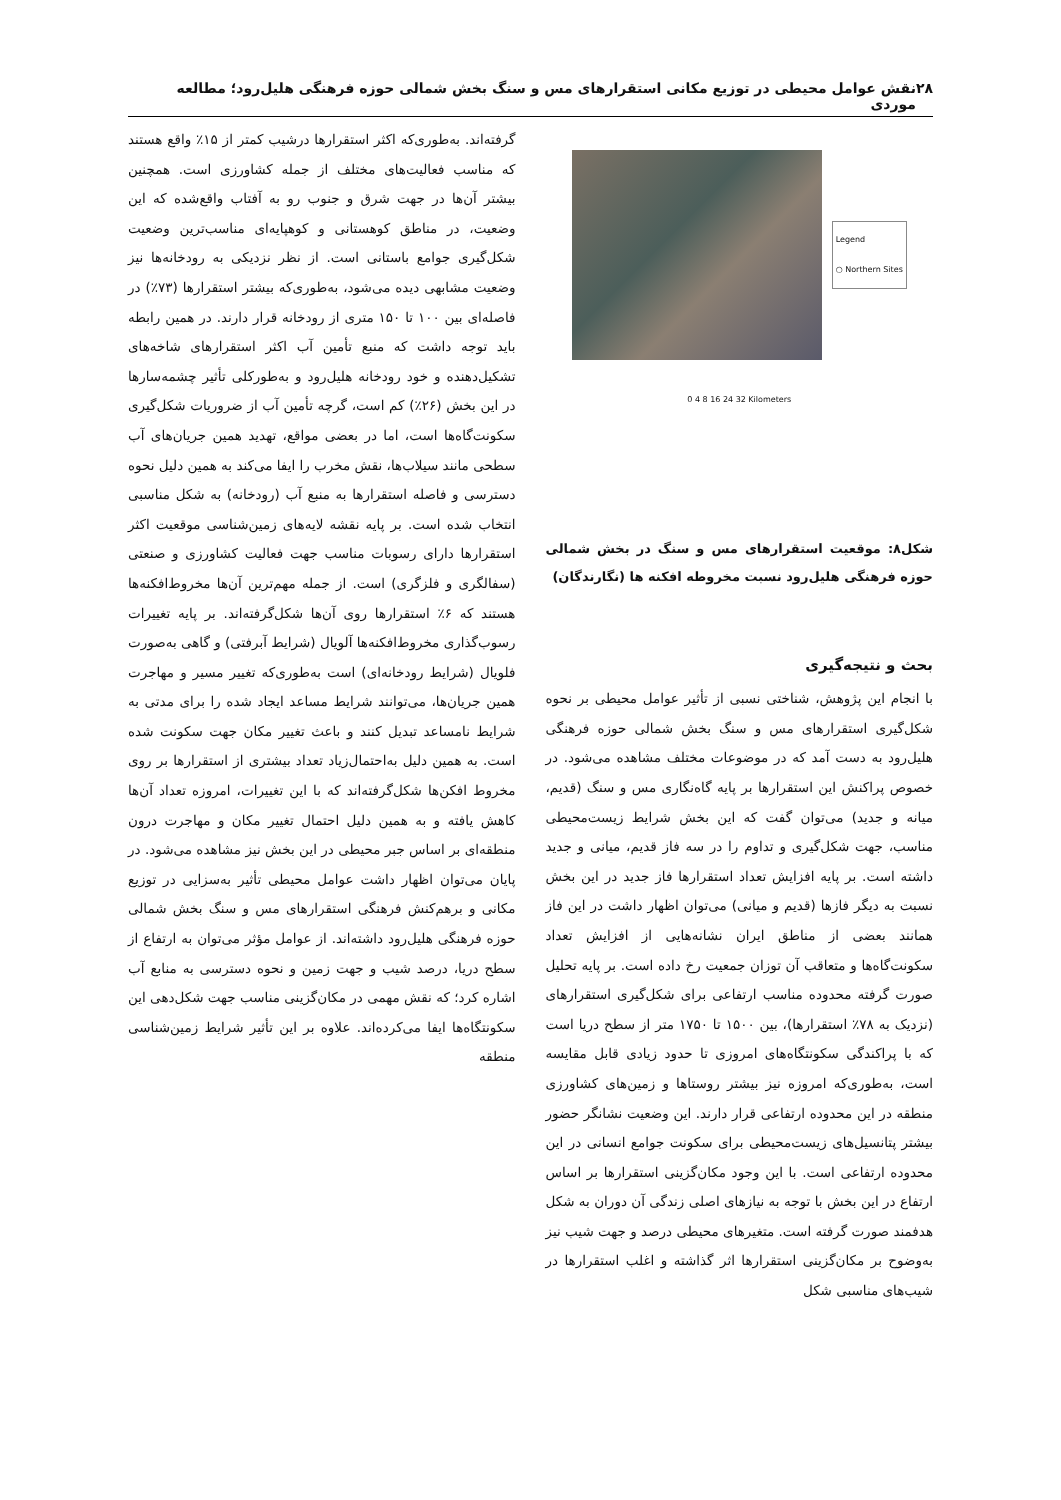۲۸ نقش عوامل محیطی در توزیع مکانی استقرارهای مس و سنگ بخش شمالی حوزه فرهنگی هلیل‌رود؛ مطالعه موردی
Legend
○ Northern Sites
0 4 8 16 24 32 Kilometers
شکل۸: موقعیت استقرارهای مس و سنگ در بخش شمالی حوزه فرهنگی هلیل‌رود نسبت مخروطه افکنه ها (نگارندگان)
بحث و نتیجه‌گیری
با انجام این پژوهش، شناختی نسبی از تأثیر عوامل محیطی بر نحوه شکل‌گیری استقرارهای مس و سنگ بخش شمالی حوزه فرهنگی هلیل‌رود به دست آمد که در موضوعات مختلف مشاهده می‌شود. در خصوص پراکنش این استقرارها بر پایه گاه‌نگاری مس و سنگ (قدیم، میانه و جدید) می‌توان گفت که این بخش شرایط زیست‌محیطی مناسب، جهت شکل‌گیری و تداوم را در سه فاز قدیم، میانی و جدید داشته است. بر پایه افزایش تعداد استقرارها فاز جدید در این بخش نسبت به دیگر فازها (قدیم و میانی) می‌توان اظهار داشت در این فاز همانند بعضی از مناطق ایران نشانه‌هایی از افزایش تعداد سکونت‌گاه‌ها و متعاقب آن توزان جمعیت رخ داده است. بر پایه تحلیل صورت گرفته محدوده مناسب ارتفاعی برای شکل‌گیری استقرارهای (نزدیک به ۷۸٪ استقرارها)، بین ۱۵۰۰ تا ۱۷۵۰ متر از سطح دریا است که با پراکندگی سکونتگاه‌های امروزی تا حدود زیادی قابل مقایسه است، به‌طوری‌که امروزه نیز بیشتر روستاها و زمین‌های کشاورزی منطقه در این محدوده ارتفاعی قرار دارند. این وضعیت نشانگر حضور بیشتر پتانسیل‌های زیست‌محیطی برای سکونت جوامع انسانی در این محدوده ارتفاعی است. با این وجود مکان‌گزینی استقرارها بر اساس ارتفاع در این بخش با توجه به نیازهای اصلی زندگی آن دوران به شکل هدفمند صورت گرفته است. متغیرهای محیطی درصد و جهت شیب نیز به‌وضوح بر مکان‌گزینی استقرارها اثر گذاشته و اغلب استقرارها در شیب‌های مناسبی شکل
گرفته‌اند. به‌طوری‌که اکثر استقرارها درشیب کمتر از ۱۵٪ واقع هستند که مناسب فعالیت‌های مختلف از جمله کشاورزی است. همچنین بیشتر آن‌ها در جهت شرق و جنوب رو به آفتاب واقع‌شده که این وضعیت، در مناطق کوهستانی و کوهپایه‌ای مناسب‌ترین وضعیت شکل‌گیری جوامع باستانی است. از نظر نزدیکی به رودخانه‌ها نیز وضعیت مشابهی دیده می‌شود، به‌طوری‌که بیشتر استقرارها (۷۳٪) در فاصله‌ای بین ۱۰۰ تا ۱۵۰ متری از رودخانه قرار دارند. در همین رابطه باید توجه داشت که منبع تأمین آب اکثر استقرارهای شاخه‌های تشکیل‌دهنده و خود رودخانه هلیل‌رود و به‌طورکلی تأثیر چشمه‌سارها در این بخش (۲۶٪) کم است، گرچه تأمین آب از ضروریات شکل‌گیری سکونت‌گاه‌ها است، اما در بعضی مواقع، تهدید همین جریان‌های آب سطحی مانند سیلاب‌ها، نقش مخرب را ایفا می‌کند به همین دلیل نحوه دسترسی و فاصله استقرارها به منبع آب (رودخانه) به شکل مناسبی انتخاب شده است. بر پایه نقشه لایه‌های زمین‌شناسی موقعیت اکثر استقرارها دارای رسوبات مناسب جهت فعالیت کشاورزی و صنعتی (سفالگری و فلزگری) است. از جمله مهم‌ترین آن‌ها مخروط‌افکنه‌ها هستند که ۶٪ استقرارها روی آن‌ها شکل‌گرفته‌اند. بر پایه تغییرات رسوب‌گذاری مخروط‌افکنه‌ها آلویال (شرایط آبرفتی) و گاهی به‌صورت فلویال (شرایط رودخانه‌ای) است به‌طوری‌که تغییر مسیر و مهاجرت همین جریان‌ها، می‌توانند شرایط مساعد ایجاد شده را برای مدتی به شرایط نامساعد تبدیل کنند و باعث تغییر مکان جهت سکونت شده است. به همین دلیل به‌احتمال‌زیاد تعداد بیشتری از استقرارها بر روی مخروط افکن‌ها شکل‌گرفته‌اند که با این تغییرات، امروزه تعداد آن‌ها کاهش یافته و به همین دلیل احتمال تغییر مکان و مهاجرت درون منطقه‌ای بر اساس جبر محیطی در این بخش نیز مشاهده می‌شود. در پایان می‌توان اظهار داشت عوامل محیطی تأثیر به‌سزایی در توزیع مکانی و برهم‌کنش فرهنگی استقرارهای مس و سنگ بخش شمالی حوزه فرهنگی هلیل‌رود داشته‌اند. از عوامل مؤثر می‌توان به ارتفاع از سطح دریا، درصد شیب و جهت زمین و نحوه دسترسی به منابع آب اشاره کرد؛ که نقش مهمی در مکان‌گزینی مناسب جهت شکل‌دهی این سکونتگاه‌ها ایفا می‌کرده‌اند. علاوه بر این تأثیر شرایط زمین‌شناسی منطقه